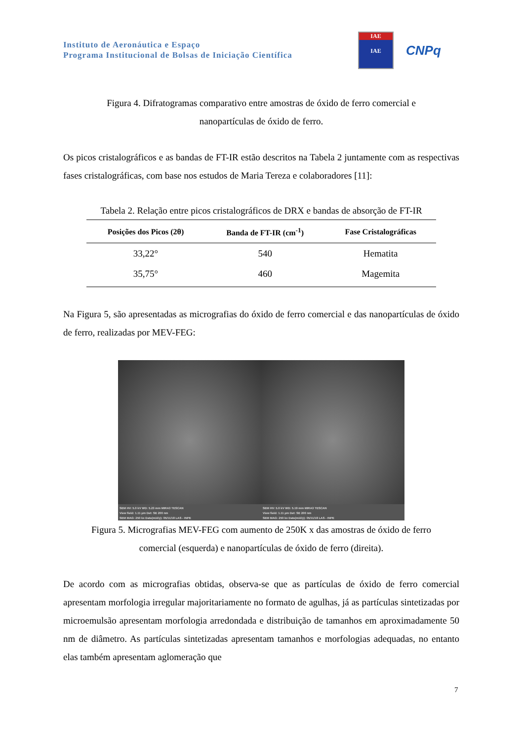Instituto de Aeronáutica e Espaço
Programa Institucional de Bolsas de Iniciação Científica
IAE
IAE
CNPq
Figura 4. Difratogramas comparativo entre amostras de óxido de ferro comercial e
nanopartículas de óxido de ferro.
Os picos cristalográficos e as bandas de FT-IR estão descritos na Tabela 2 juntamente com as respectivas fases cristalográficas, com base nos estudos de Maria Tereza e colaboradores [11]:
Tabela 2. Relação entre picos cristalográficos de DRX e bandas de absorção de FT-IR
| Posições dos Picos (2θ) | Banda de FT-IR (cm<sup>-1</sup>) | Fase Cristalográficas |
| --- | --- | --- |
| 33,22° | 540 | Hematita |
| 35,75° | 460 | Magemita |
Na Figura 5, são apresentadas as micrografias do óxido de ferro comercial e das nanopartículas de óxido de ferro, realizadas por MEV-FEG:
SEM HV: 5.0 kV WD: 5.23 mm MIRA3 TESCAN
View field: 1.11 µm Det: SE 200 nm
SEM MAG: 250 kx Date(m/d/y): 05/11/18 LAS - INPE
SEM HV: 5.0 kV WD: 5.19 mm MIRA3 TESCAN
View field: 1.11 µm Det: SE 200 nm
SEM MAG: 250 kx Date(m/d/y): 05/11/18 LAS - INPE
Figura 5. Micrografias MEV-FEG com aumento de 250K x das amostras de óxido de ferro
comercial (esquerda) e nanopartículas de óxido de ferro (direita).
De acordo com as micrografias obtidas, observa-se que as partículas de óxido de ferro comercial apresentam morfologia irregular majoritariamente no formato de agulhas, já as partículas sintetizadas por microemulsão apresentam morfologia arredondada e distribuição de tamanhos em aproximadamente 50 nm de diâmetro. As partículas sintetizadas apresentam tamanhos e morfologias adequadas, no entanto elas também apresentam aglomeração que
7